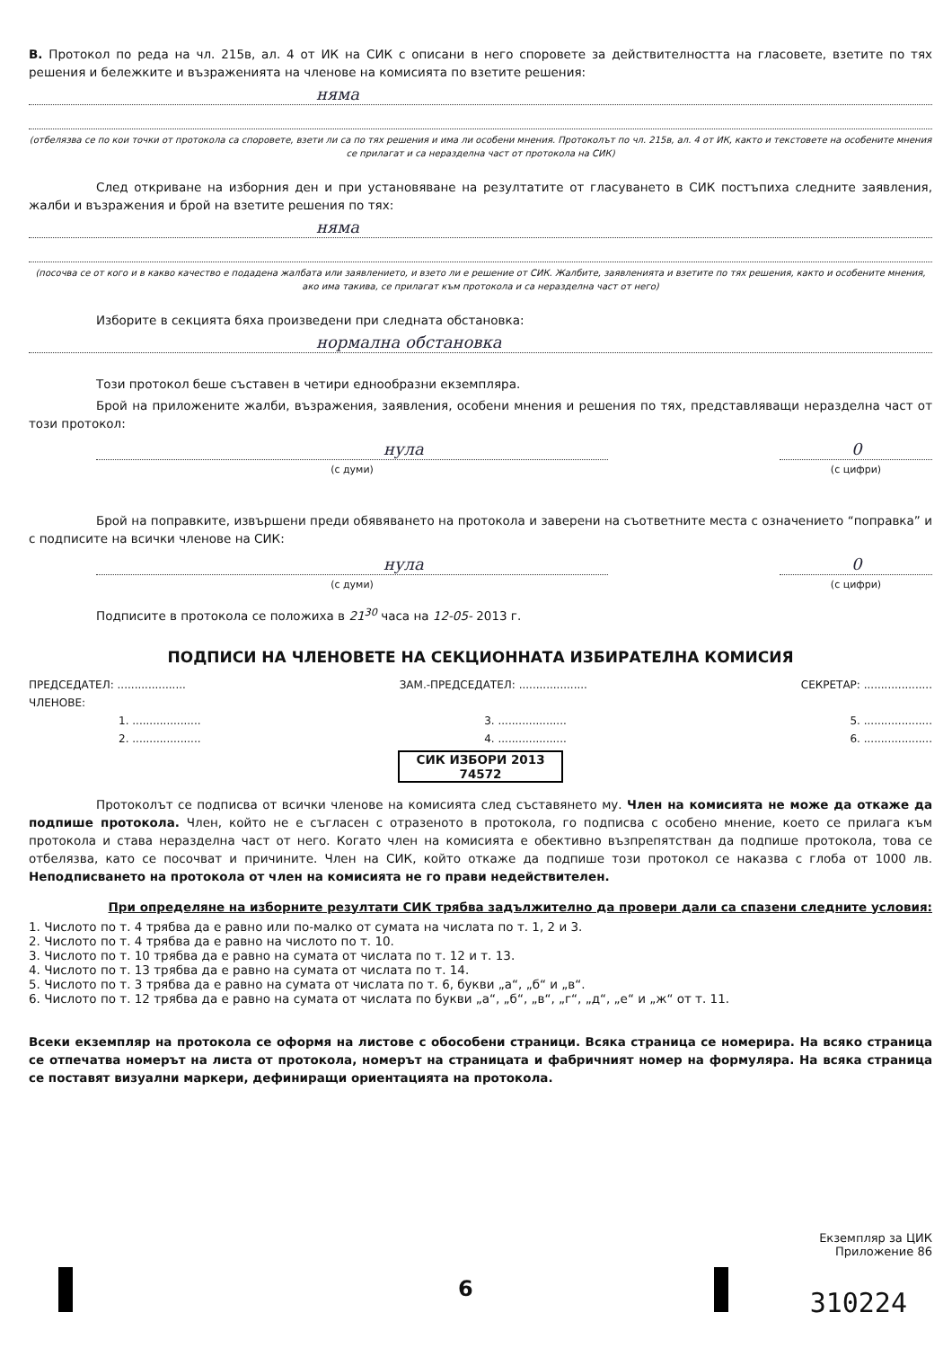В. Протокол по реда на чл. 215в, ал. 4 от ИК на СИК с описани в него споровете за действителността на гласовете, взетите по тях решения и бележките и възраженията на членове на комисията по взетите решения:
няма
(отбелязва се по кои точки от протокола са споровете, взети ли са по тях решения и има ли особени мнения. Протоколът по чл. 215в, ал. 4 от ИК, както и текстовете на особените мнения се прилагат и са неразделна част от протокола на СИК)
След откриване на изборния ден и при установяване на резултатите от гласуването в СИК постъпиха следните заявления, жалби и възражения и брой на взетите решения по тях:
няма
(посочва се от кого и в какво качество е подадена жалбата или заявлението, и взето ли е решение от СИК. Жалбите, заявленията и взетите по тях решения, както и особените мнения, ако има такива, се прилагат към протокола и са неразделна част от него)
Изборите в секцията бяха произведени при следната обстановка:
нормална обстановка
Този протокол беше съставен в четири еднообразни екземпляра.
Брой на приложените жалби, възражения, заявления, особени мнения и решения по тях, представляващи неразделна част от този протокол:
нула
(с думи)
0
(с цифри)
Брой на поправките, извършени преди обявяването на протокола и заверени на съответните места с означението “поправка” и с подписите на всички членове на СИК:
нула
(с думи)
0
(с цифри)
Подписите в протокола се положиха в 21<sup>30</sup> часа на 12-05- 2013 г.
ПОДПИСИ НА ЧЛЕНОВЕТЕ НА СЕКЦИОННАТА ИЗБИРАТЕЛНА КОМИСИЯ
ПРЕДСЕДАТЕЛ: .................... ЗАМ.-ПРЕДСЕДАТЕЛ: .................... СЕКРЕТАР: ....................
ЧЛЕНОВЕ:
1. .................... 3. .................... 5. ....................
2. .................... 4. .................... 6. ....................
СИК ИЗБОРИ 2013 74572
Протоколът се подписва от всички членове на комисията след съставянето му. Член на комисията не може да откаже да подпише протокола. Член, който не е съгласен с отразеното в протокола, го подписва с особено мнение, което се прилага към протокола и става неразделна част от него. Когато член на комисията е обективно възпрепятстван да подпише протокола, това се отбелязва, като се посочват и причините. Член на СИК, който откаже да подпише този протокол се наказва с глоба от 1000 лв. Неподписването на протокола от член на комисията не го прави недействителен.
При определяне на изборните резултати СИК трябва задължително да провери дали са спазени следните условия:
1. Числото по т. 4 трябва да е равно или по-малко от сумата на числата по т. 1, 2 и 3.
2. Числото по т. 4 трябва да е равно на числото по т. 10.
3. Числото по т. 10 трябва да е равно на сумата от числата по т. 12 и т. 13.
4. Числото по т. 13 трябва да е равно на сумата от числата по т. 14.
5. Числото по т. 3 трябва да е равно на сумата от числата по т. 6, букви „а“, „б“ и „в“.
6. Числото по т. 12 трябва да е равно на сумата от числата по букви „а“, „б“, „в“, „г“, „д“, „е“ и „ж“ от т. 11.
Всеки екземпляр на протокола се оформя на листове с обособени страници. Всяка страница се номерира. На всяко страница се отпечатва номерът на листа от протокола, номерът на страницата и фабричният номер на формуляра. На всяка страница се поставят визуални маркери, дефиниращи ориентацията на протокола.
Екземпляр за ЦИК
Приложение 86
6 310224